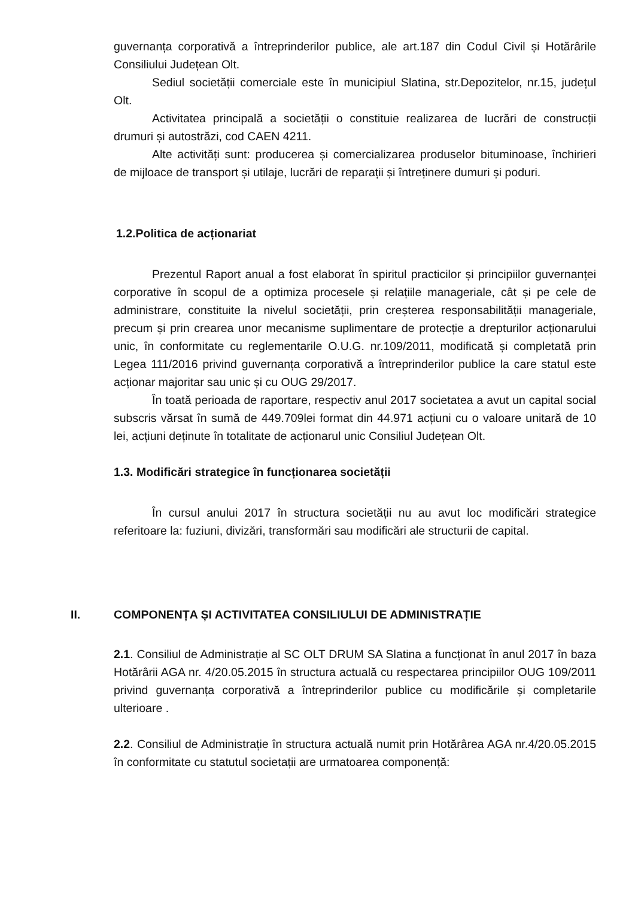guvernanța corporativă a întreprinderilor publice, ale art.187 din Codul Civil și Hotărârile Consiliului Județean Olt.
Sediul societății comerciale este în municipiul Slatina, str.Depozitelor, nr.15, județul Olt.
Activitatea principală a societății o constituie realizarea de lucrări de construcții drumuri și autostrăzi, cod CAEN 4211.
Alte activități sunt: producerea și comercializarea produselor bituminoase, închirieri de mijloace de transport și utilaje, lucrări de reparații și întreținere dumuri și poduri.
1.2.Politica de acționariat
Prezentul Raport anual a fost elaborat în spiritul practicilor și principiilor guvernanței corporative în scopul de a optimiza procesele și relațiile manageriale, cât și pe cele de administrare, constituite la nivelul societății, prin creșterea responsabilității manageriale, precum și prin crearea unor mecanisme suplimentare de protecție a drepturilor acționarului unic, în conformitate cu reglementarile O.U.G. nr.109/2011, modificată și completată prin Legea 111/2016 privind guvernanța corporativă a întreprinderilor publice la care statul este acționar majoritar sau unic și cu OUG 29/2017.
În toată perioada de raportare, respectiv anul 2017 societatea a avut un capital social subscris vărsat în sumă de 449.709lei format din 44.971 acțiuni cu o valoare unitară de 10 lei, acțiuni deținute în totalitate de acționarul unic Consiliul Județean Olt.
1.3. Modificări strategice în funcționarea societății
În cursul anului 2017 în structura societății nu au avut loc modificări strategice referitoare la: fuziuni, divizări, transformări sau modificări ale structurii de capital.
II. COMPONENȚA ȘI ACTIVITATEA CONSILIULUI DE ADMINISTRAȚIE
2.1. Consiliul de Administrație al SC OLT DRUM SA Slatina a funcționat în anul 2017 în baza Hotărârii AGA nr. 4/20.05.2015 în structura actuală cu respectarea principiilor OUG 109/2011 privind guvernanța corporativă a întreprinderilor publice cu modificările și completarile ulterioare .
2.2. Consiliul de Administrație în structura actuală numit prin Hotărârea AGA nr.4/20.05.2015 în conformitate cu statutul societații are urmatoarea componență: